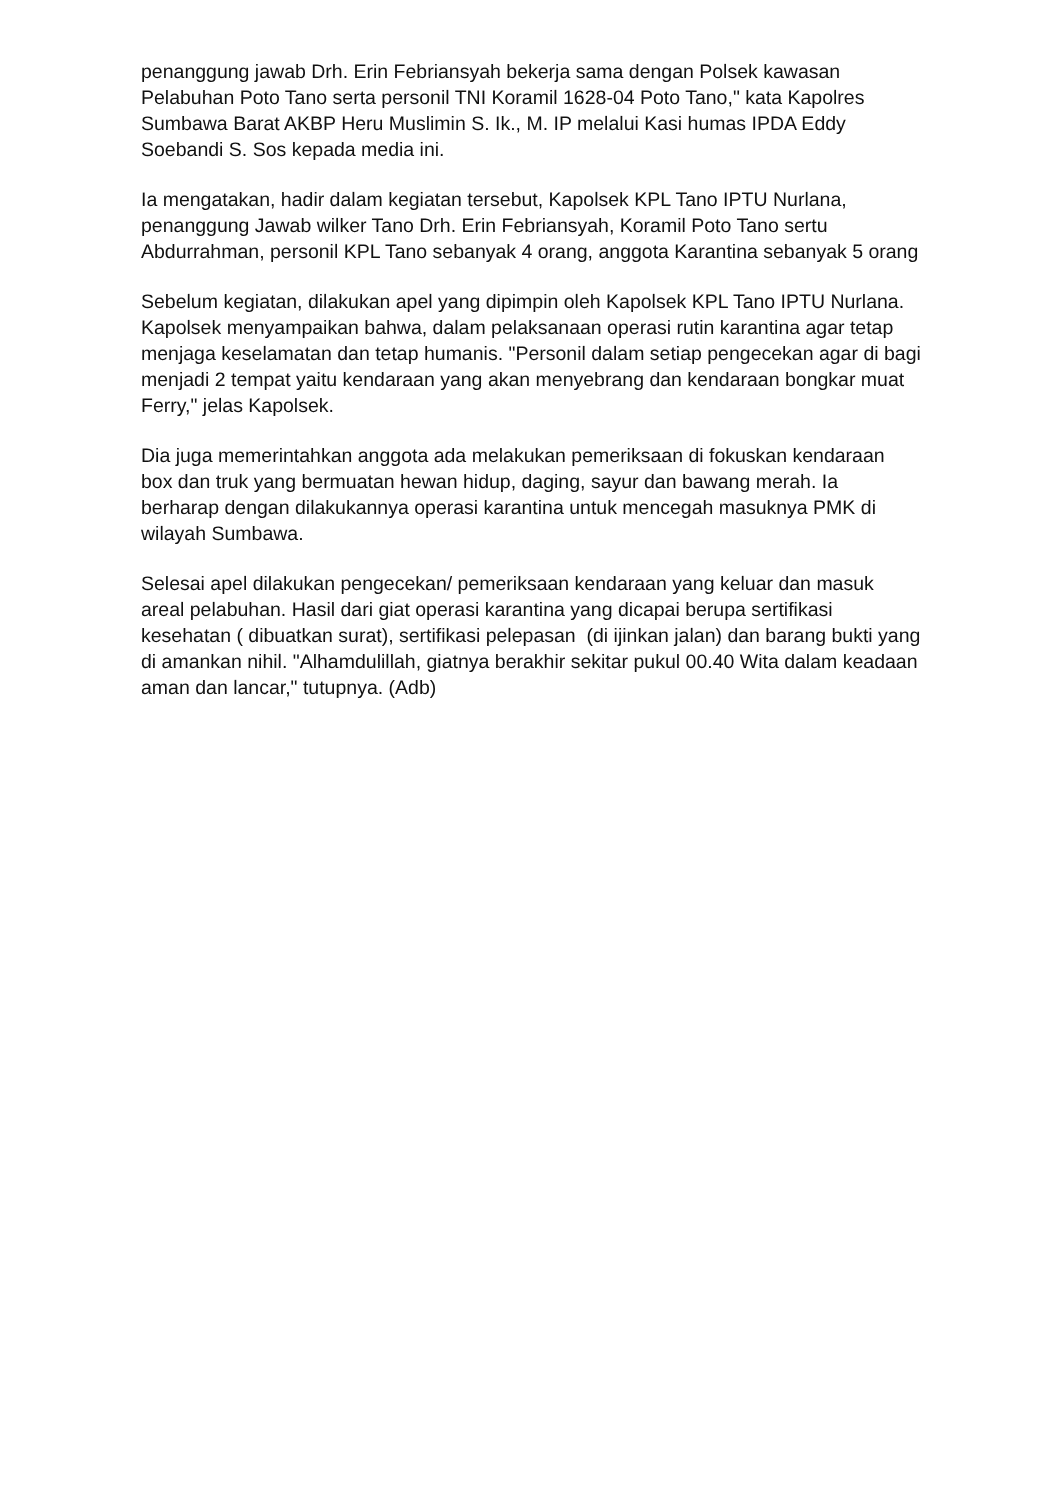penanggung jawab Drh. Erin Febriansyah bekerja sama dengan Polsek kawasan Pelabuhan Poto Tano serta personil TNI Koramil 1628-04 Poto Tano," kata Kapolres Sumbawa Barat AKBP Heru Muslimin S. Ik., M. IP melalui Kasi humas IPDA Eddy Soebandi S. Sos kepada media ini.
Ia mengatakan, hadir dalam kegiatan tersebut, Kapolsek KPL Tano IPTU Nurlana, penanggung Jawab wilker Tano Drh. Erin Febriansyah, Koramil Poto Tano sertu Abdurrahman, personil KPL Tano sebanyak 4 orang, anggota Karantina sebanyak 5 orang
Sebelum kegiatan, dilakukan apel yang dipimpin oleh Kapolsek KPL Tano IPTU Nurlana. Kapolsek menyampaikan bahwa, dalam pelaksanaan operasi rutin karantina agar tetap menjaga keselamatan dan tetap humanis. "Personil dalam setiap pengecekan agar di bagi menjadi 2 tempat yaitu kendaraan yang akan menyebrang dan kendaraan bongkar muat Ferry," jelas Kapolsek.
Dia juga memerintahkan anggota ada melakukan pemeriksaan di fokuskan kendaraan box dan truk yang bermuatan hewan hidup, daging, sayur dan bawang merah. Ia berharap dengan dilakukannya operasi karantina untuk mencegah masuknya PMK di wilayah Sumbawa.
Selesai apel dilakukan pengecekan/ pemeriksaan kendaraan yang keluar dan masuk areal pelabuhan. Hasil dari giat operasi karantina yang dicapai berupa sertifikasi kesehatan ( dibuatkan surat), sertifikasi pelepasan (di ijinkan jalan) dan barang bukti yang di amankan nihil. "Alhamdulillah, giatnya berakhir sekitar pukul 00.40 Wita dalam keadaan aman dan lancar," tutupnya. (Adb)